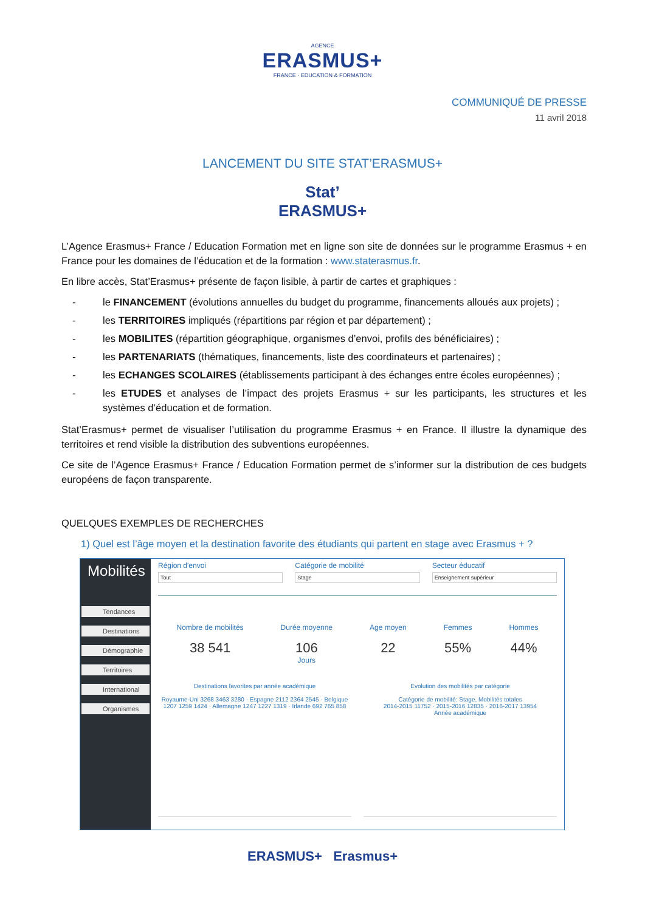AGENCE
ERASMUS+
FRANCE · EDUCATION & FORMATION
COMMUNIQUÉ DE PRESSE
11 avril 2018
LANCEMENT DU SITE STAT’ERASMUS+
Stat’
ERASMUS+
L’Agence Erasmus+ France / Education Formation met en ligne son site de données sur le programme Erasmus + en France pour les domaines de l’éducation et de la formation : www.staterasmus.fr.
En libre accès, Stat’Erasmus+ présente de façon lisible, à partir de cartes et graphiques :
- le FINANCEMENT (évolutions annuelles du budget du programme, financements alloués aux projets) ;
- les TERRITOIRES impliqués (répartitions par région et par département) ;
- les MOBILITES (répartition géographique, organismes d’envoi, profils des bénéficiaires) ;
- les PARTENARIATS (thématiques, financements, liste des coordinateurs et partenaires) ;
- les ECHANGES SCOLAIRES (établissements participant à des échanges entre écoles européennes) ;
- les ETUDES et analyses de l’impact des projets Erasmus + sur les participants, les structures et les systèmes d’éducation et de formation.
Stat’Erasmus+ permet de visualiser l’utilisation du programme Erasmus + en France. Il illustre la dynamique des territoires et rend visible la distribution des subventions européennes.
Ce site de l’Agence Erasmus+ France / Education Formation permet de s’informer sur la distribution de ces budgets européens de façon transparente.
QUELQUES EXEMPLES DE RECHERCHES
1) Quel est l’âge moyen et la destination favorite des étudiants qui partent en stage avec Erasmus + ?
Mobilités
Tendances
Destinations
Démographie
Territoires
International
Organismes
Région d'envoi
Tout
Catégorie de mobilité
Stage
Secteur éducatif
Enseignement supérieur
Nombre de mobilités
38 541
Durée moyenne
106
Jours
Age moyen
22
Femmes
55%
Hommes
44%
Destinations favorites par année académique
Royaume-Uni 3268 3463 3280 · Espagne 2112 2364 2545 · Belgique 1207 1259 1424 · Allemagne 1247 1227 1319 · Irlande 692 765 858
Evolution des mobilités par catégorie
Catégorie de mobilité: Stage, Mobilités totales
2014-2015 11752 · 2015-2016 12835 · 2016-2017 13954
Année académique
ERASMUS+ Erasmus+